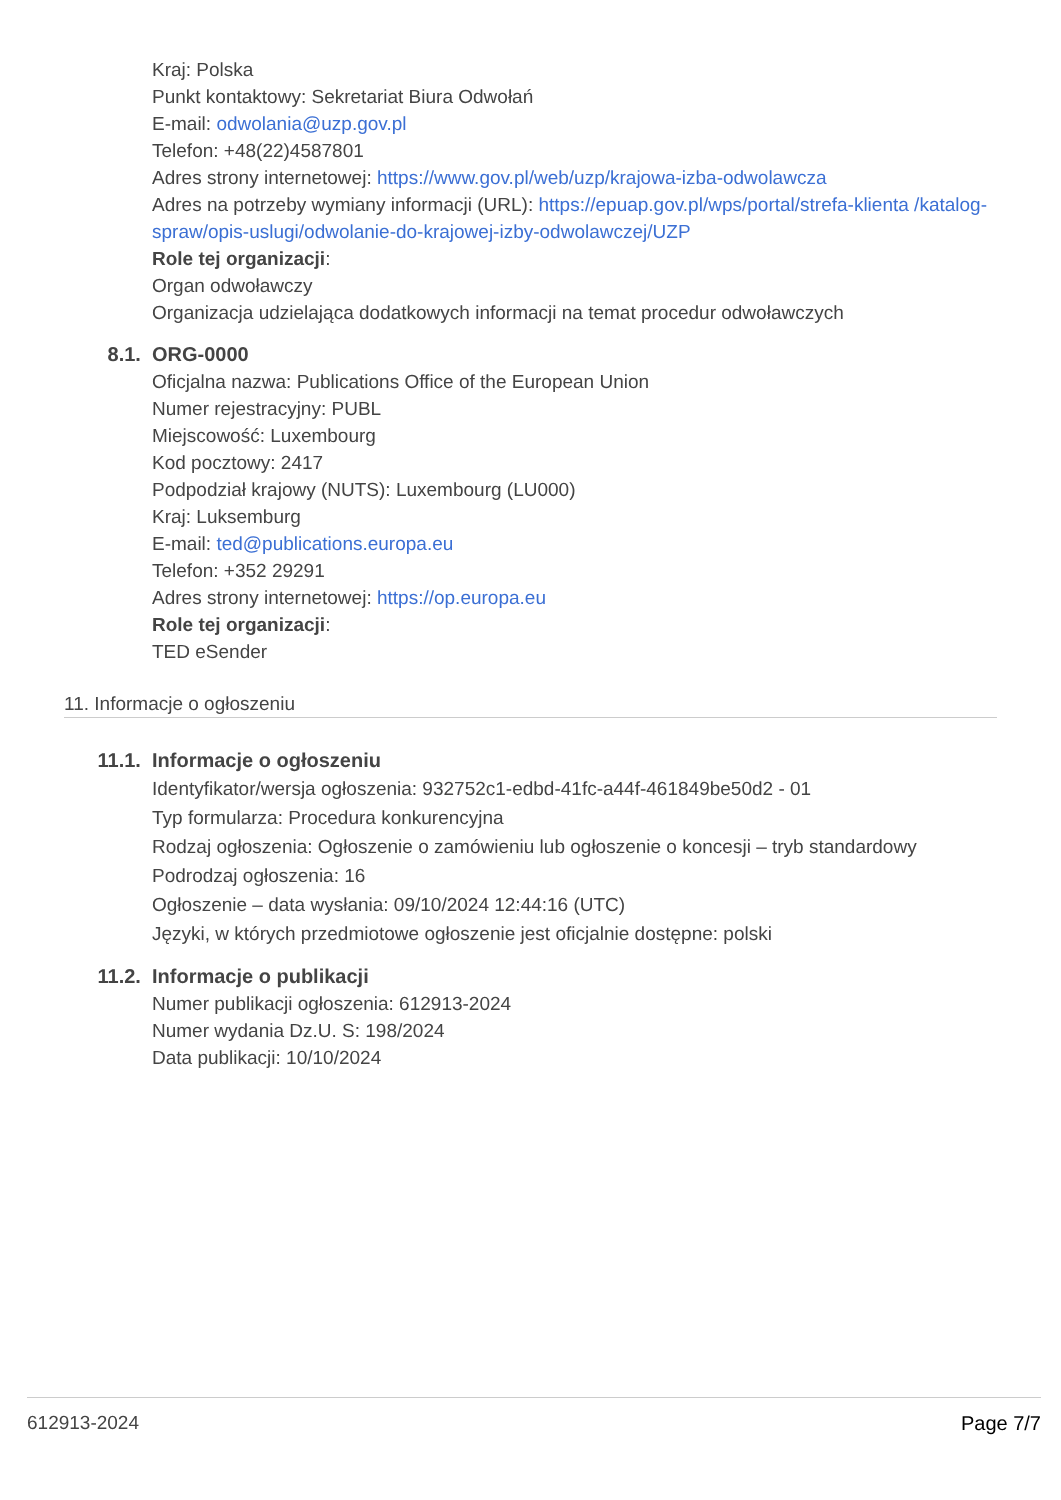Kraj: Polska
Punkt kontaktowy: Sekretariat Biura Odwołań
E-mail: odwolania@uzp.gov.pl
Telefon: +48(22)4587801
Adres strony internetowej: https://www.gov.pl/web/uzp/krajowa-izba-odwolawcza
Adres na potrzeby wymiany informacji (URL): https://epuap.gov.pl/wps/portal/strefa-klienta /katalog-spraw/opis-uslugi/odwolanie-do-krajowej-izby-odwolawczej/UZP
Role tej organizacji:
Organ odwoławczy
Organizacja udzielająca dodatkowych informacji na temat procedur odwoławczych
8.1. ORG-0000
Oficjalna nazwa: Publications Office of the European Union
Numer rejestracyjny: PUBL
Miejscowość: Luxembourg
Kod pocztowy: 2417
Podpodział krajowy (NUTS): Luxembourg (LU000)
Kraj: Luksemburg
E-mail: ted@publications.europa.eu
Telefon: +352 29291
Adres strony internetowej: https://op.europa.eu
Role tej organizacji:
TED eSender
11. Informacje o ogłoszeniu
11.1. Informacje o ogłoszeniu
Identyfikator/wersja ogłoszenia: 932752c1-edbd-41fc-a44f-461849be50d2 - 01
Typ formularza: Procedura konkurencyjna
Rodzaj ogłoszenia: Ogłoszenie o zamówieniu lub ogłoszenie o koncesji – tryb standardowy
Podrodzaj ogłoszenia: 16
Ogłoszenie – data wysłania: 09/10/2024 12:44:16 (UTC)
Języki, w których przedmiotowe ogłoszenie jest oficjalnie dostępne: polski
11.2. Informacje o publikacji
Numer publikacji ogłoszenia: 612913-2024
Numer wydania Dz.U. S: 198/2024
Data publikacji: 10/10/2024
612913-2024 Page 7/7